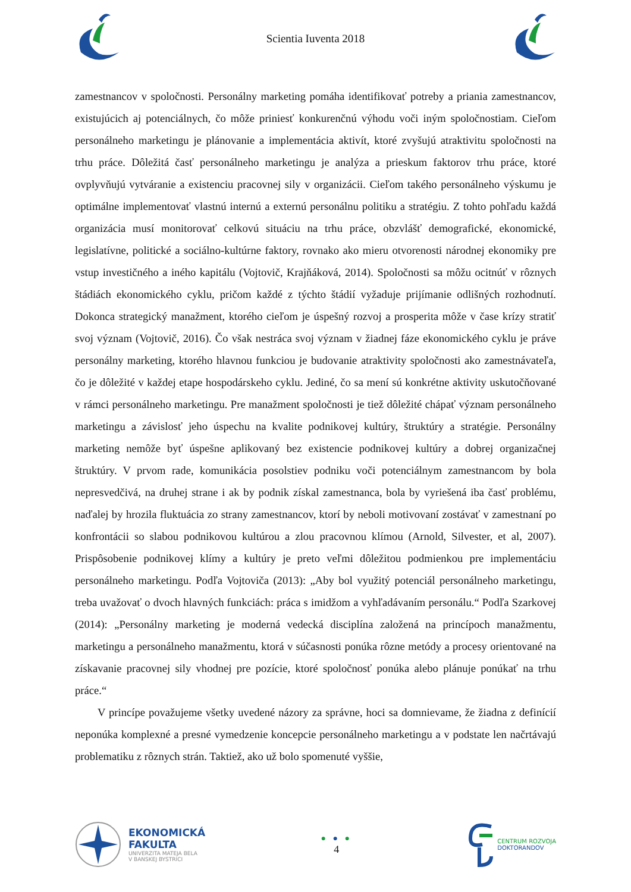Scientia Iuventa 2018
zamestnancov v spoločnosti. Personálny marketing pomáha identifikovať potreby a priania zamestnancov, existujúcich aj potenciálnych, čo môže priniesť konkurenčnú výhodu voči iným spoločnostiam. Cieľom personálneho marketingu je plánovanie a implementácia aktivít, ktoré zvyšujú atraktivitu spoločnosti na trhu práce. Dôležitá časť personálneho marketingu je analýza a prieskum faktorov trhu práce, ktoré ovplyvňujú vytváranie a existenciu pracovnej sily v organizácii. Cieľom takého personálneho výskumu je optimálne implementovať vlastnú internú a externú personálnu politiku a stratégiu. Z tohto pohľadu každá organizácia musí monitorovať celkovú situáciu na trhu práce, obzvlášť demografické, ekonomické, legislatívne, politické a sociálno-kultúrne faktory, rovnako ako mieru otvorenosti národnej ekonomiky pre vstup investičného a iného kapitálu (Vojtovič, Krajňáková, 2014). Spoločnosti sa môžu ocitnúť v rôznych štádiách ekonomického cyklu, pričom každé z týchto štádií vyžaduje prijímanie odlišných rozhodnutí. Dokonca strategický manažment, ktorého cieľom je úspešný rozvoj a prosperita môže v čase krízy stratiť svoj význam (Vojtovič, 2016). Čo však nestráca svoj význam v žiadnej fáze ekonomického cyklu je práve personálny marketing, ktorého hlavnou funkciou je budovanie atraktivity spoločnosti ako zamestnávateľa, čo je dôležité v každej etape hospodárskeho cyklu. Jediné, čo sa mení sú konkrétne aktivity uskutočňované v rámci personálneho marketingu. Pre manažment spoločnosti je tiež dôležité chápať význam personálneho marketingu a závislosť jeho úspechu na kvalite podnikovej kultúry, štruktúry a stratégie. Personálny marketing nemôže byť úspešne aplikovaný bez existencie podnikovej kultúry a dobrej organizačnej štruktúry. V prvom rade, komunikácia posolstiev podniku voči potenciálnym zamestnancom by bola nepresvedčivá, na druhej strane i ak by podnik získal zamestnanca, bola by vyriešená iba časť problému, naďalej by hrozila fluktuácia zo strany zamestnancov, ktorí by neboli motivovaní zostávať v zamestnaní po konfrontácii so slabou podnikovou kultúrou a zlou pracovnou klímou (Arnold, Silvester, et al, 2007). Prispôsobenie podnikovej klímy a kultúry je preto veľmi dôležitou podmienkou pre implementáciu personálneho marketingu. Podľa Vojtoviča (2013): „Aby bol využitý potenciál personálneho marketingu, treba uvažovať o dvoch hlavných funkciách: práca s imidžom a vyhľadávaním personálu.“ Podľa Szarkovej (2014): „Personálny marketing je moderná vedecká disciplína založená na princípoch manažmentu, marketingu a personálneho manažmentu, ktorá v súčasnosti ponúka rôzne metódy a procesy orientované na získavanie pracovnej sily vhodnej pre pozície, ktoré spoločnosť ponúka alebo plánuje ponúkať na trhu práce.“
V princípe považujeme všetky uvedené názory za správne, hoci sa domnievame, že žiadna z definícií neponúka komplexné a presné vymedzenie koncepcie personálneho marketingu a v podstate len načrtávajú problematiku z rôznych strán. Taktiež, ako už bolo spomenuté vyššie,
EKONOMICKÁ
FAKULTA
UNIVERZITA MATEJA BELA
V BANSKEJ BYSTRICI
● ● ●
4
CENTRUM ROZVOJA
DOKTORANDOV